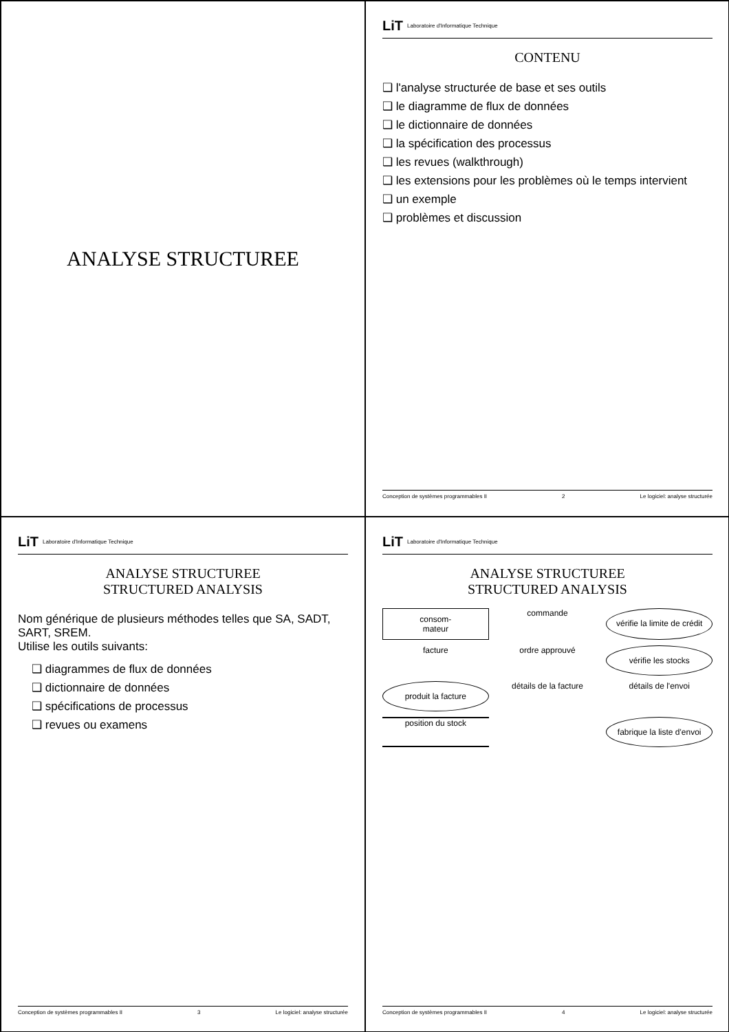ANALYSE STRUCTUREE
LiT Laboratoire d'Informatique Technique
CONTENU
❑ l'analyse structurée de base et ses outils
❑ le diagramme de flux de données
❑ le dictionnaire de données
❑ la spécification des processus
❑ les revues (walkthrough)
❑ les extensions pour les problèmes où le temps intervient
❑ un exemple
❑ problèmes et discussion
Conception de systèmes programmables II 2 Le logiciel: analyse structurée
LiT Laboratoire d'Informatique Technique
ANALYSE STRUCTUREE
STRUCTURED ANALYSIS
Nom générique de plusieurs méthodes telles que SA, SADT, SART, SREM.
Utilise les outils suivants:
❑ diagrammes de flux de données
❑ dictionnaire de données
❑ spécifications de processus
❑ revues ou examens
Conception de systèmes programmables II 3 Le logiciel: analyse structurée
LiT Laboratoire d'Informatique Technique
ANALYSE STRUCTUREE
STRUCTURED ANALYSIS
consom-
mateur
commande
vérifie la limite de crédit
facture
ordre approuvé
vérifie les stocks
produit la facture
détails de la facture
détails de l'envoi
position du stock
fabrique la liste d'envoi
Conception de systèmes programmables II 4 Le logiciel: analyse structurée